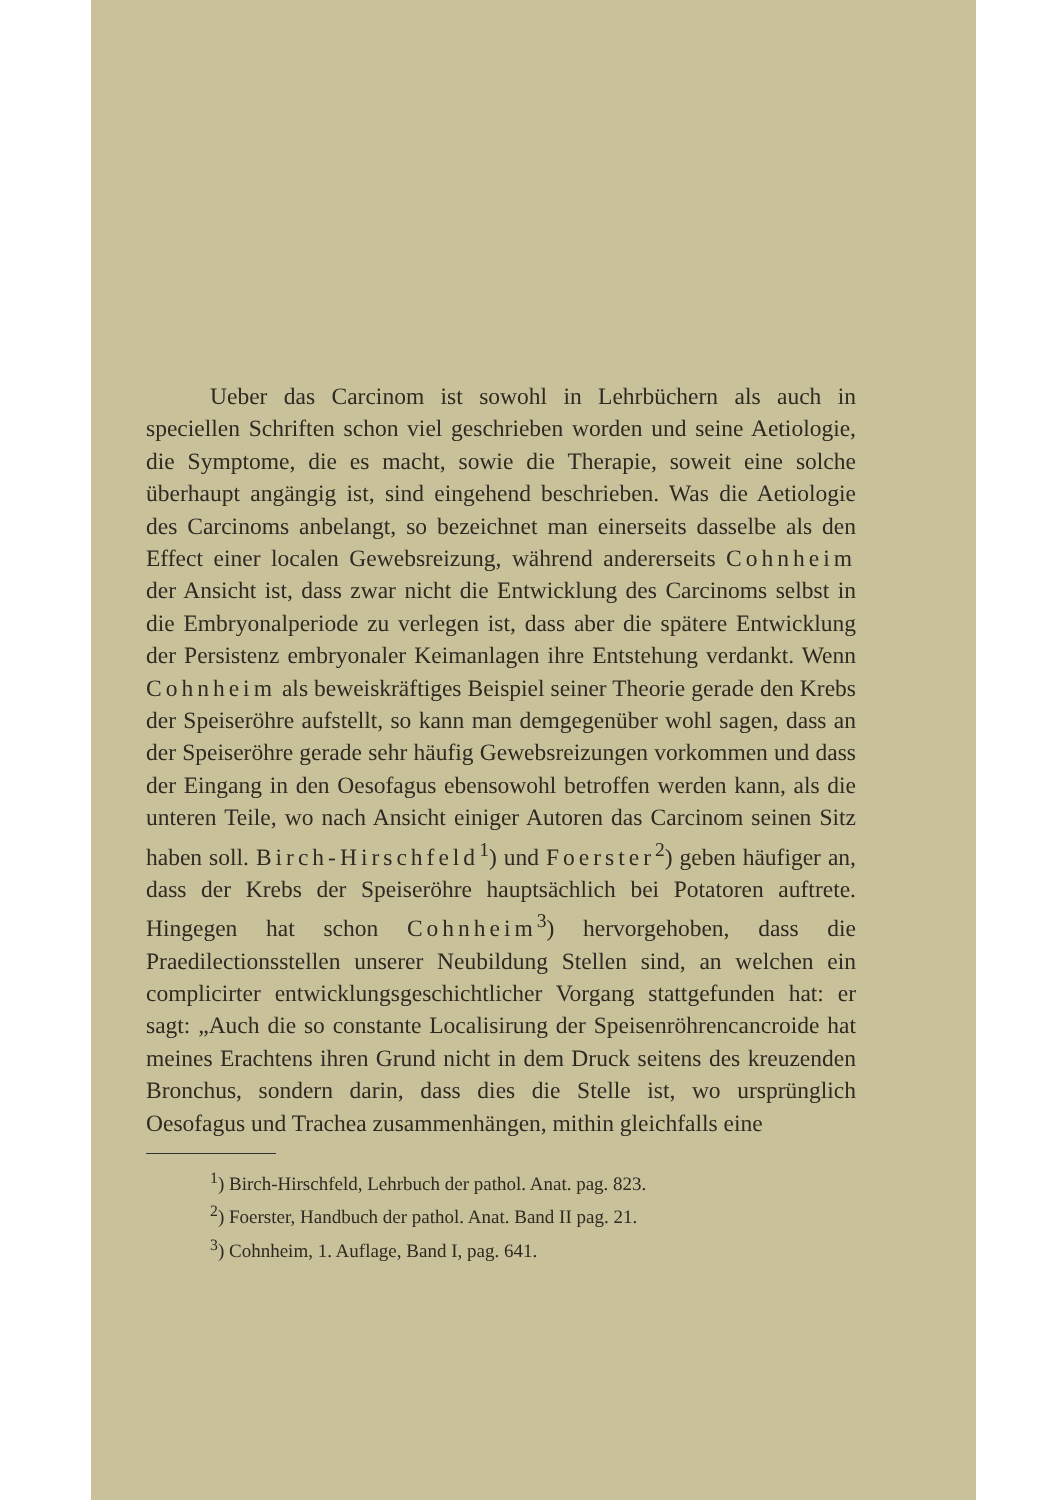Ueber das Carcinom ist sowohl in Lehrbüchern als auch in speciellen Schriften schon viel geschrieben worden und seine Aetiologie, die Symptome, die es macht, sowie die Therapie, soweit eine solche überhaupt angängig ist, sind eingehend beschrieben. Was die Aetiologie des Carcinoms anbelangt, so bezeichnet man einerseits dasselbe als den Effect einer localen Gewebsreizung, während andererseits Cohnheim der Ansicht ist, dass zwar nicht die Entwicklung des Carcinoms selbst in die Embryonalperiode zu verlegen ist, dass aber die spätere Entwicklung der Persistenz embryonaler Keimanlagen ihre Entstehung verdankt. Wenn Cohnheim als beweiskräftiges Beispiel seiner Theorie gerade den Krebs der Speiseröhre aufstellt, so kann man demgegenüber wohl sagen, dass an der Speiseröhre gerade sehr häufig Gewebsreizungen vorkommen und dass der Eingang in den Oesofagus ebensowohl betroffen werden kann, als die unteren Teile, wo nach Ansicht einiger Autoren das Carcinom seinen Sitz haben soll. Birch-Hirschfeld<sup>1</sup>) und Foerster<sup>2</sup>) geben häufiger an, dass der Krebs der Speiseröhre hauptsächlich bei Potatoren auftrete. Hingegen hat schon Cohnheim<sup>3</sup>) hervorgehoben, dass die Praedilectionsstellen unserer Neubildung Stellen sind, an welchen ein complicirter entwicklungsgeschichtlicher Vorgang stattgefunden hat: er sagt: „Auch die so constante Localisirung der Speisenröhrencancroide hat meines Erachtens ihren Grund nicht in dem Druck seitens des kreuzenden Bronchus, sondern darin, dass dies die Stelle ist, wo ursprünglich Oesofagus und Trachea zusammenhängen, mithin gleichfalls eine
<sup>1</sup>) Birch-Hirschfeld, Lehrbuch der pathol. Anat. pag. 823.
<sup>2</sup>) Foerster, Handbuch der pathol. Anat. Band II pag. 21.
<sup>3</sup>) Cohnheim, 1. Auflage, Band I, pag. 641.